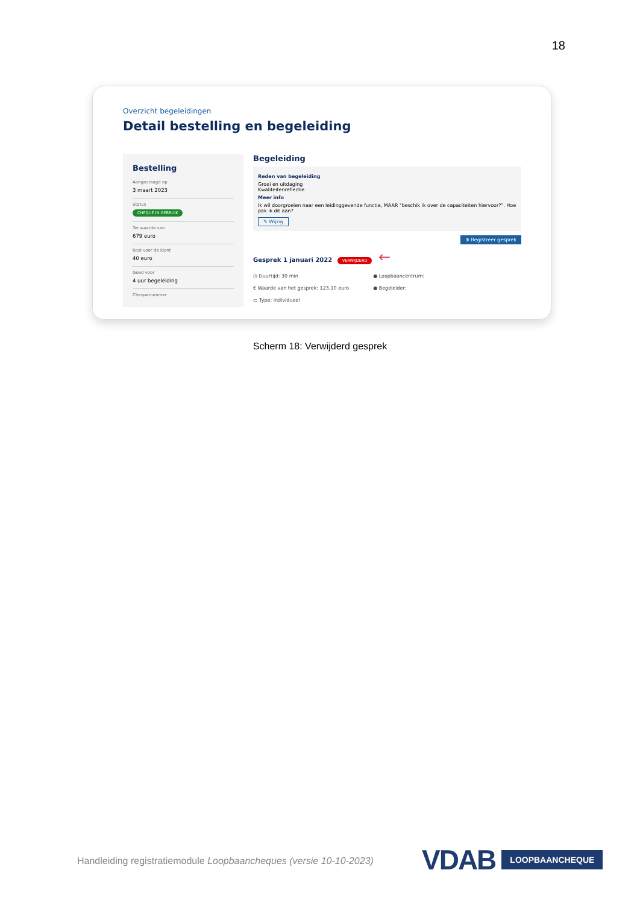18
Overzicht begeleidingen
Detail bestelling en begeleiding
Bestelling
Aangevraagd op
3 maart 2023
Status
CHEQUE IN GEBRUIK
Ter waarde van
679 euro
Kost voor de klant
40 euro
Goed voor
4 uur begeleiding
Chequenummer
Begeleiding
Reden van begeleiding
Groei en uitdaging
Kwaliteitenreflectie
Meer info
Ik wil doorgroeien naar een leidinggevende functie, MAAR "beschik ik over de capaciteiten hiervoor?". Hoe pak ik dit aan?
✎ Wijzig
⊕ Registreer gesprek
Gesprek 1 januari 2022 VERWIJDERD ←
◷ Duurtijd: 30 min
€ Waarde van het gesprek: 123,10 euro
▭ Type: individueel
● Loopbaancentrum:
● Begeleider:
Scherm 18: Verwijderd gesprek
Handleiding registratiemodule Loopbaancheques (versie 10-10-2023)
VDAB LOOPBAANCHEQUE